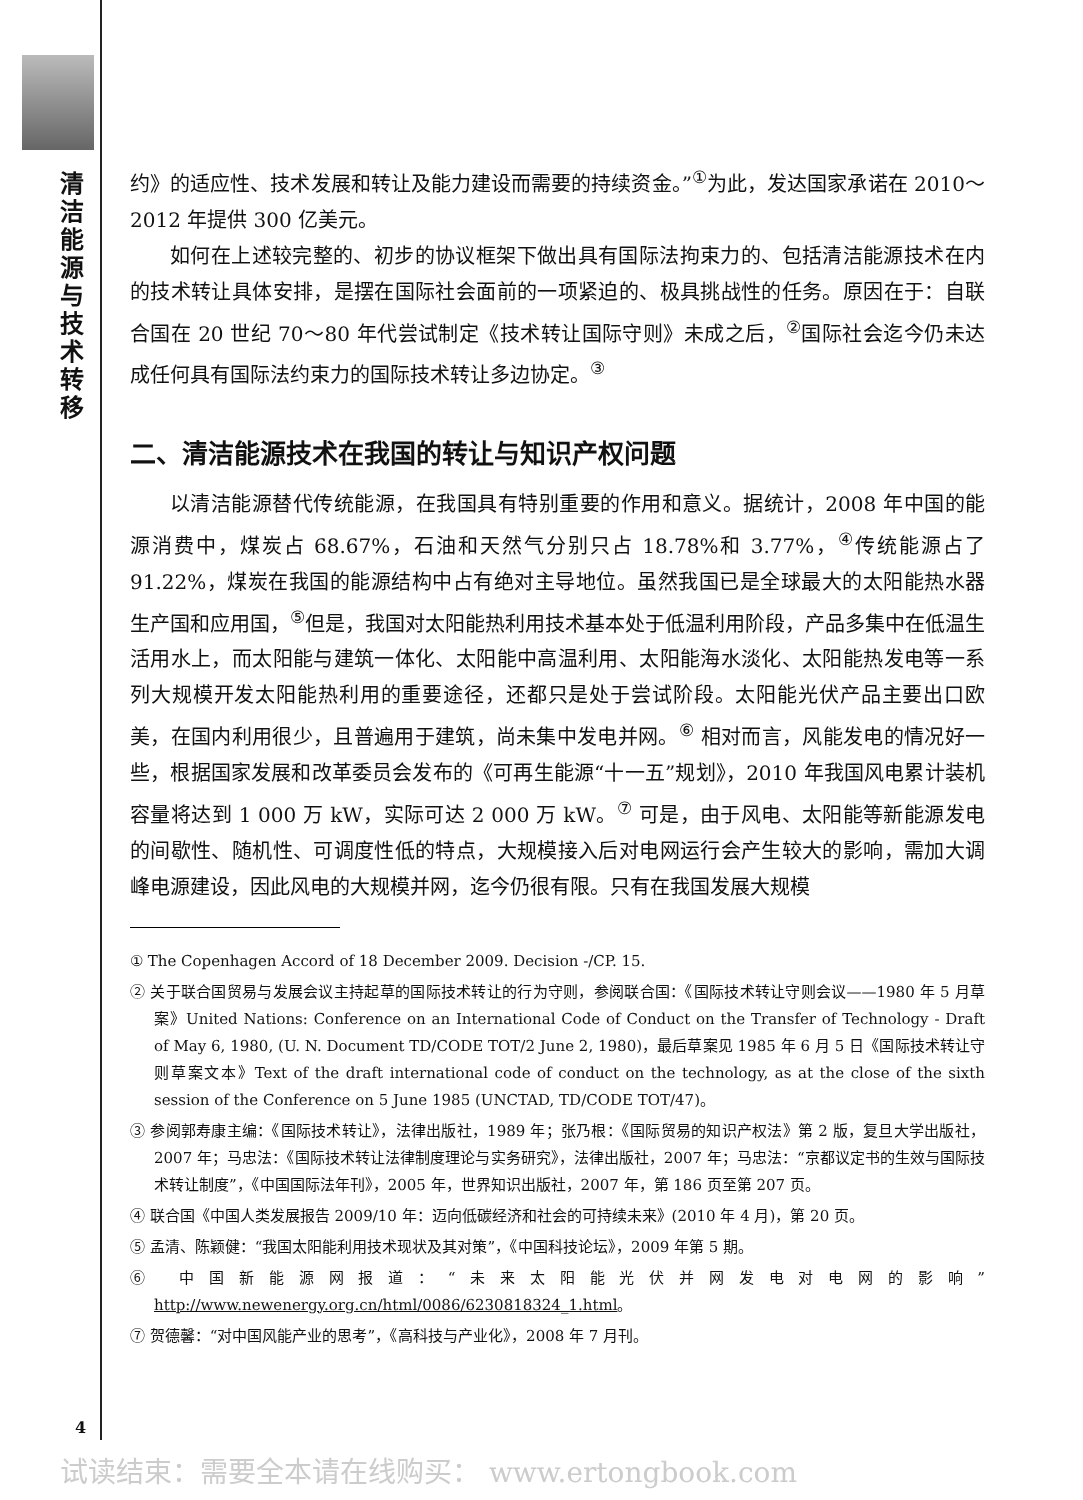清洁能源与技术转移
约》的适应性、技术发展和转让及能力建设而需要的持续资金。”<sup>①</sup>为此，发达国家承诺在 2010～2012 年提供 300 亿美元。
如何在上述较完整的、初步的协议框架下做出具有国际法拘束力的、包括清洁能源技术在内的技术转让具体安排，是摆在国际社会面前的一项紧迫的、极具挑战性的任务。原因在于：自联合国在 20 世纪 70～80 年代尝试制定《技术转让国际守则》未成之后，<sup>②</sup>国际社会迄今仍未达成任何具有国际法约束力的国际技术转让多边协定。<sup>③</sup>
二、清洁能源技术在我国的转让与知识产权问题
以清洁能源替代传统能源，在我国具有特别重要的作用和意义。据统计，2008 年中国的能源消费中，煤炭占 68.67%，石油和天然气分别只占 18.78%和 3.77%，<sup>④</sup>传统能源占了 91.22%，煤炭在我国的能源结构中占有绝对主导地位。虽然我国已是全球最大的太阳能热水器生产国和应用国，<sup>⑤</sup>但是，我国对太阳能热利用技术基本处于低温利用阶段，产品多集中在低温生活用水上，而太阳能与建筑一体化、太阳能中高温利用、太阳能海水淡化、太阳能热发电等一系列大规模开发太阳能热利用的重要途径，还都只是处于尝试阶段。太阳能光伏产品主要出口欧美，在国内利用很少，且普遍用于建筑，尚未集中发电并网。<sup>⑥</sup> 相对而言，风能发电的情况好一些，根据国家发展和改革委员会发布的《可再生能源“十一五”规划》，2010 年我国风电累计装机容量将达到 1 000 万 kW，实际可达 2 000 万 kW。<sup>⑦</sup> 可是，由于风电、太阳能等新能源发电的间歇性、随机性、可调度性低的特点，大规模接入后对电网运行会产生较大的影响，需加大调峰电源建设，因此风电的大规模并网，迄今仍很有限。只有在我国发展大规模
① The Copenhagen Accord of 18 December 2009. Decision -/CP. 15.
② 关于联合国贸易与发展会议主持起草的国际技术转让的行为守则，参阅联合国：《国际技术转让守则会议——1980 年 5 月草案》United Nations: Conference on an International Code of Conduct on the Transfer of Technology - Draft of May 6, 1980, (U. N. Document TD/CODE TOT/2 June 2, 1980)，最后草案见 1985 年 6 月 5 日《国际技术转让守则草案文本》Text of the draft international code of conduct on the technology, as at the close of the sixth session of the Conference on 5 June 1985 (UNCTAD, TD/CODE TOT/47)。
③ 参阅郭寿康主编：《国际技术转让》，法律出版社，1989 年；张乃根：《国际贸易的知识产权法》第 2 版，复旦大学出版社，2007 年；马忠法：《国际技术转让法律制度理论与实务研究》，法律出版社，2007 年；马忠法：“京都议定书的生效与国际技术转让制度”，《中国国际法年刊》，2005 年，世界知识出版社，2007 年，第 186 页至第 207 页。
④ 联合国《中国人类发展报告 2009/10 年：迈向低碳经济和社会的可持续未来》(2010 年 4 月)，第 20 页。
⑤ 孟清、陈颖健：“我国太阳能利用技术现状及其对策”，《中国科技论坛》，2009 年第 5 期。
⑥ 中国新能源网报道：“未来太阳能光伏并网发电对电网的影响”http://www.newenergy.org.cn/html/0086/6230818324_1.html。
⑦ 贺德馨：“对中国风能产业的思考”，《高科技与产业化》，2008 年 7 月刊。
4
试读结束：需要全本请在线购买： www.ertongbook.com